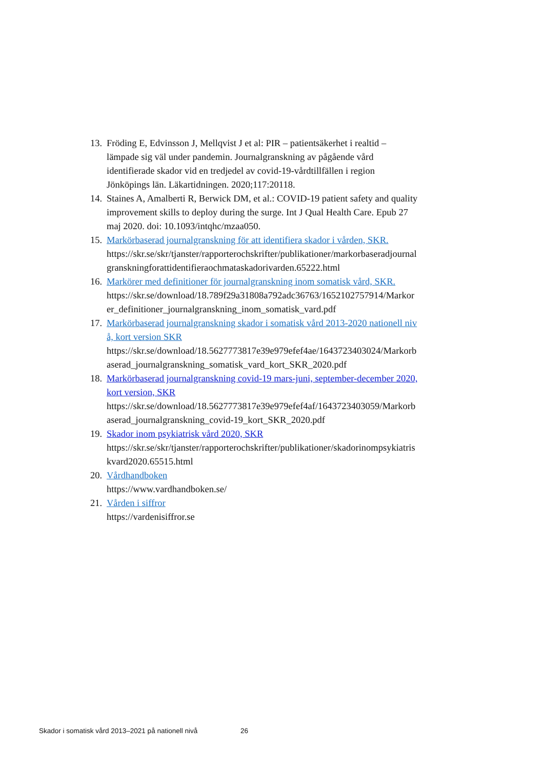13.
Fröding E, Edvinsson J, Mellqvist J et al: PIR – patientsäkerhet i realtid – lämpade sig väl under pandemin. Journalgranskning av pågående vård identifierade skador vid en tredjedel av covid-19-vårdtillfällen i region Jönköpings län. Läkartidningen. 2020;117:20118.
14.
Staines A, Amalberti R, Berwick DM, et al.: COVID-19 patient safety and quality improvement skills to deploy during the surge. Int J Qual Health Care. Epub 27 maj 2020. doi: 10.1093/intqhc/mzaa050.
15.
Markörbaserad journalgranskning för att identifiera skador i vården, SKR.
https://skr.se/skr/tjanster/rapporterochskrifter/publikationer/markorbaseradjournalgranskningforattidentifieraochmataskadorivarden.65222.html
16.
Markörer med definitioner för journalgranskning inom somatisk vård, SKR.
https://skr.se/download/18.789f29a31808a792adc36763/1652102757914/Markorer_definitioner_journalgranskning_inom_somatisk_vard.pdf
17.
Markörbaserad journalgranskning skador i somatisk vård 2013-2020 nationell nivå, kort version SKR
https://skr.se/download/18.5627773817e39e979efef4ae/1643723403024/Markorbaserad_journalgranskning_somatisk_vard_kort_SKR_2020.pdf
18.
Markörbaserad journalgranskning covid-19 mars-juni, september-december 2020, kort version, SKR
https://skr.se/download/18.5627773817e39e979efef4af/1643723403059/Markorbaserad_journalgranskning_covid-19_kort_SKR_2020.pdf
19.
Skador inom psykiatrisk vård 2020, SKR
https://skr.se/skr/tjanster/rapporterochskrifter/publikationer/skadorinompsykiatriskvard2020.65515.html
20.
Vårdhandboken
https://www.vardhandboken.se/
21.
Vården i siffror
https://vardenisiffror.se
Skador i somatisk vård 2013–2021 på nationell nivå 26